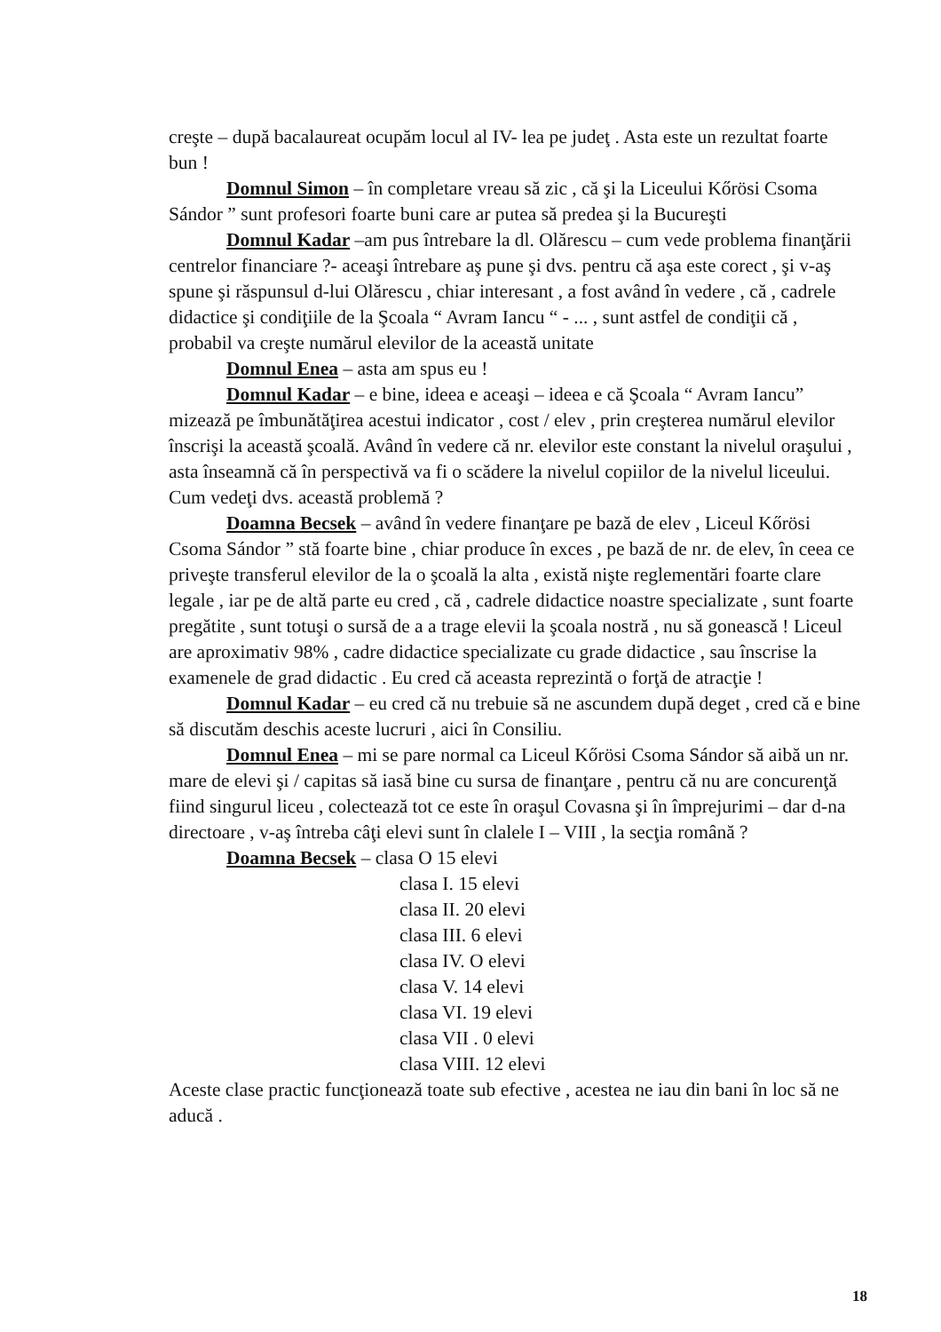creşte – după bacalaureat ocupăm locul al IV- lea pe judeţ . Asta este un rezultat foarte bun !
Domnul Simon – în completare vreau să zic , că şi la Liceului Kőrösi Csoma Sándor ” sunt profesori foarte buni care ar putea să predea şi la Bucureşti
Domnul Kadar –am pus întrebare la dl. Olărescu – cum vede problema finanţării centrelor financiare ?- aceaşi întrebare aş pune şi dvs. pentru că aşa este corect , şi v-aş spune şi răspunsul d-lui Olărescu , chiar interesant , a fost având în vedere , că , cadrele didactice şi condiţiile de la Şcoala “ Avram Iancu “ - ... , sunt astfel de condiţii că , probabil va creşte numărul elevilor de la această unitate
Domnul Enea – asta am spus eu !
Domnul Kadar – e bine, ideea e aceaşi – ideea e că Şcoala “ Avram Iancu” mizează pe îmbunătăţirea acestui indicator , cost / elev , prin creşterea numărul elevilor înscrişi la această şcoală. Având în vedere că nr. elevilor este constant la nivelul oraşului , asta înseamnă că în perspectivă va fi o scădere la nivelul copiilor de la nivelul liceului. Cum vedeţi dvs. această problemă ?
Doamna Becsek – având în vedere finanţare pe bază de elev , Liceul Kőrösi Csoma Sándor ” stă foarte bine , chiar produce în exces , pe bază de nr. de elev, în ceea ce priveşte transferul elevilor de la o şcoală la alta , există nişte reglementări foarte clare legale , iar pe de altă parte eu cred , că , cadrele didactice noastre specializate , sunt foarte pregătite , sunt totuşi o sursă de a a trage elevii la şcoala nostră , nu să gonească ! Liceul are aproximativ 98% , cadre didactice specializate cu grade didactice , sau înscrise la examenele de grad didactic . Eu cred că aceasta reprezintă o forţă de atracţie !
Domnul Kadar – eu cred că nu trebuie să ne ascundem după deget , cred că e bine să discutăm deschis aceste lucruri , aici în Consiliu.
Domnul Enea – mi se pare normal ca Liceul Kőrösi Csoma Sándor să aibă un nr. mare de elevi şi / capitas să iasă bine cu sursa de finanţare , pentru că nu are concurenţă fiind singurul liceu , colectează tot ce este în oraşul Covasna şi în împrejurimi – dar d-na directoare , v-aş întreba câţi elevi sunt în clalele I – VIII , la secţia română ?
Doamna Becsek – clasa O 15 elevi
clasa I. 15 elevi
clasa II. 20 elevi
clasa III. 6 elevi
clasa IV. O elevi
clasa V. 14 elevi
clasa VI. 19 elevi
clasa VII . 0 elevi
clasa VIII. 12 elevi
Aceste clase practic funcţionează toate sub efective , acestea ne iau din bani în loc să ne aducă .
18